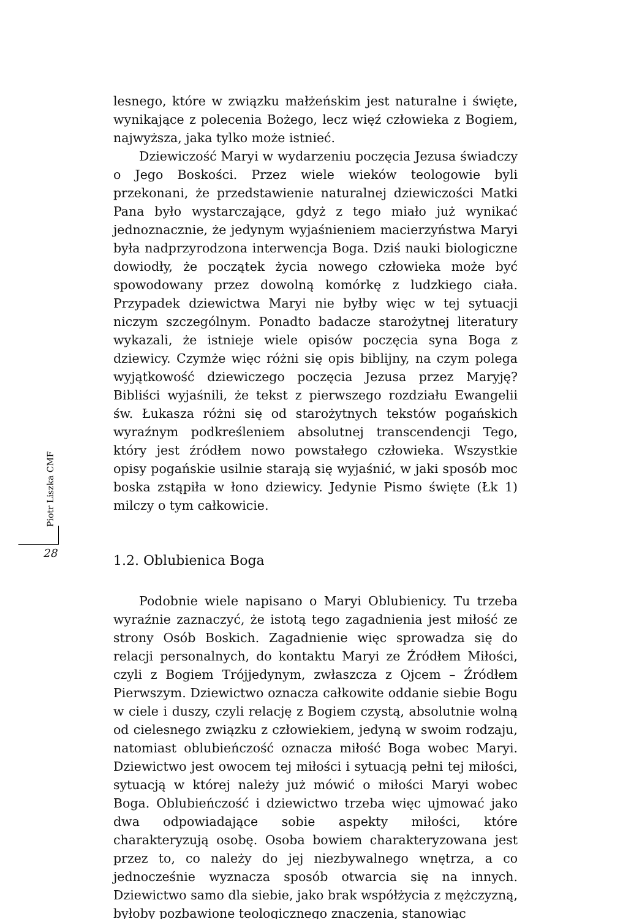lesnego, które w związku małżeńskim jest naturalne i święte, wynikające z polecenia Bożego, lecz więź człowieka z Bogiem, najwyższa, jaka tylko może istnieć.
Dziewiczość Maryi w wydarzeniu poczęcia Jezusa świadczy o Jego Boskości. Przez wiele wieków teologowie byli przekonani, że przedstawienie naturalnej dziewiczości Matki Pana było wystarczające, gdyż z tego miało już wynikać jednoznacznie, że jedynym wyjaśnieniem macierzyństwa Maryi była nadprzyrodzona interwencja Boga. Dziś nauki biologiczne dowiodły, że początek życia nowego człowieka może być spowodowany przez dowolną komórkę z ludzkiego ciała. Przypadek dziewictwa Maryi nie byłby więc w tej sytuacji niczym szczególnym. Ponadto badacze starożytnej literatury wykazali, że istnieje wiele opisów poczęcia syna Boga z dziewicy. Czymże więc różni się opis biblijny, na czym polega wyjątkowość dziewiczego poczęcia Jezusa przez Maryję? Bibliści wyjaśnili, że tekst z pierwszego rozdziału Ewangelii św. Łukasza różni się od starożytnych tekstów pogańskich wyraźnym podkreśleniem absolutnej transcendencji Tego, który jest źródłem nowo powstałego człowieka. Wszystkie opisy pogańskie usilnie starają się wyjaśnić, w jaki sposób moc boska zstąpiła w łono dziewicy. Jedynie Pismo święte (Łk 1) milczy o tym całkowicie.
1.2. Oblubienica Boga
Podobnie wiele napisano o Maryi Oblubienicy. Tu trzeba wyraźnie zaznaczyć, że istotą tego zagadnienia jest miłość ze strony Osób Boskich. Zagadnienie więc sprowadza się do relacji personalnych, do kontaktu Maryi ze Źródłem Miłości, czyli z Bogiem Trójjedynym, zwłaszcza z Ojcem – Źródłem Pierwszym. Dziewictwo oznacza całkowite oddanie siebie Bogu w ciele i duszy, czyli relację z Bogiem czystą, absolutnie wolną od cielesnego związku z człowiekiem, jedyną w swoim rodzaju, natomiast oblubieńczość oznacza miłość Boga wobec Maryi. Dziewictwo jest owocem tej miłości i sytuacją pełni tej miłości, sytuacją w której należy już mówić o miłości Maryi wobec Boga. Oblubieńczość i dziewictwo trzeba więc ujmować jako dwa odpowiadające sobie aspekty miłości, które charakteryzują osobę. Osoba bowiem charakteryzowana jest przez to, co należy do jej niezbywalnego wnętrza, a co jednocześnie wyznacza sposób otwarcia się na innych. Dziewictwo samo dla siebie, jako brak współżycia z mężczyzną, byłoby pozbawione teologicznego znaczenia, stanowiąc
Piotr Liszka CMF
28